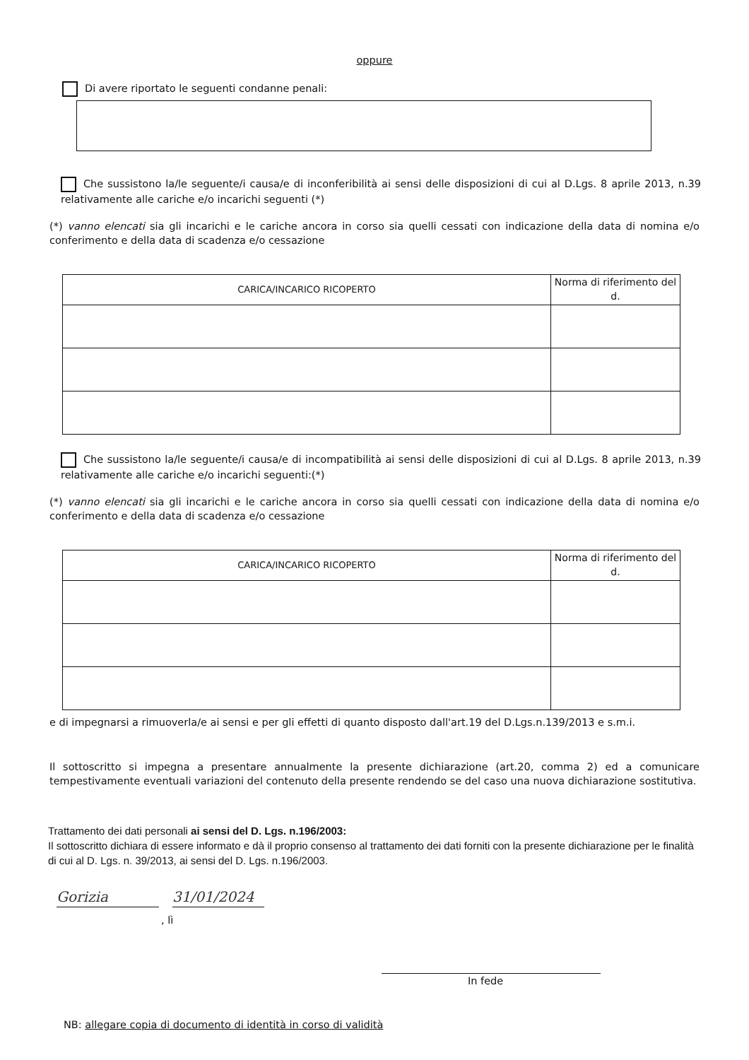oppure
Di avere riportato le seguenti condanne penali:
Che sussistono la/le seguente/i causa/e di inconferibilità ai sensi delle disposizioni di cui al D.Lgs. 8 aprile 2013, n.39 relativamente alle cariche e/o incarichi seguenti (*)
(*) vanno elencati sia gli incarichi e le cariche ancora in corso sia quelli cessati con indicazione della data di nomina e/o conferimento e della data di scadenza e/o cessazione
| CARICA/INCARICO RICOPERTO | Norma di riferimento del d. |
| --- | --- |
Che sussistono la/le seguente/i causa/e di incompatibilità ai sensi delle disposizioni di cui al D.Lgs. 8 aprile 2013, n.39 relativamente alle cariche e/o incarichi seguenti:(*)
(*) vanno elencati sia gli incarichi e le cariche ancora in corso sia quelli cessati con indicazione della data di nomina e/o conferimento e della data di scadenza e/o cessazione
| CARICA/INCARICO RICOPERTO | Norma di riferimento del d. |
| --- | --- |
e di impegnarsi a rimuoverla/e ai sensi e per gli effetti di quanto disposto dall'art.19 del D.Lgs.n.139/2013 e s.m.i.
Il sottoscritto si impegna a presentare annualmente la presente dichiarazione (art.20, comma 2) ed a comunicare tempestivamente eventuali variazioni del contenuto della presente rendendo se del caso una nuova dichiarazione sostitutiva.
Trattamento dei dati personali ai sensi del D. Lgs. n.196/2003:
Il sottoscritto dichiara di essere informato e dà il proprio consenso al trattamento dei dati forniti con la presente dichiarazione per le finalità di cui al D. Lgs. n. 39/2013, ai sensi del D. Lgs. n.196/2003.
Gorizia 31/01/2024
, lì
In fede
NB: allegare copia di documento di identità in corso di validità